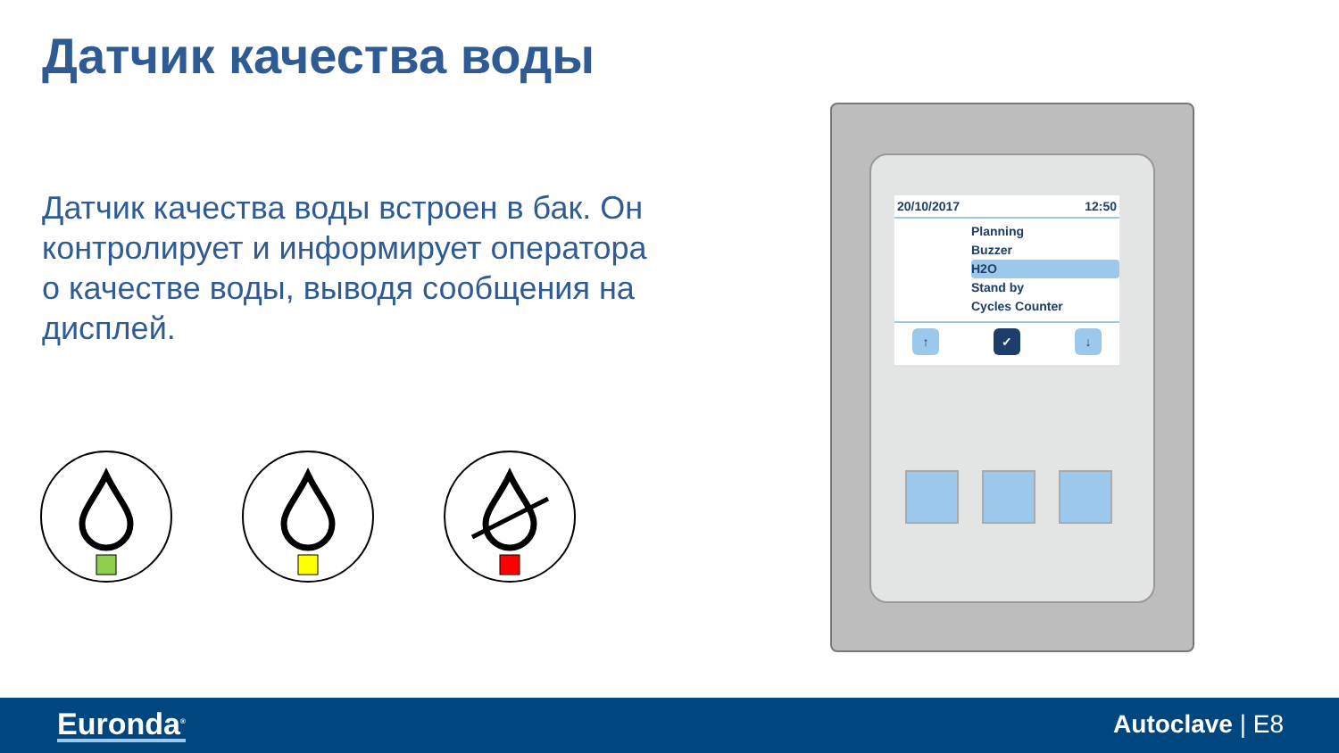Датчик качества воды
Датчик качества воды встроен в бак. Он контролирует и информирует оператора о качестве воды, выводя сообщения на дисплей.
20/10/2017 12:50
Planning
Buzzer
H2O
Stand by
Cycles Counter
↑ ✓ ↓
Euronda<sup>®</sup> Autoclave | E8